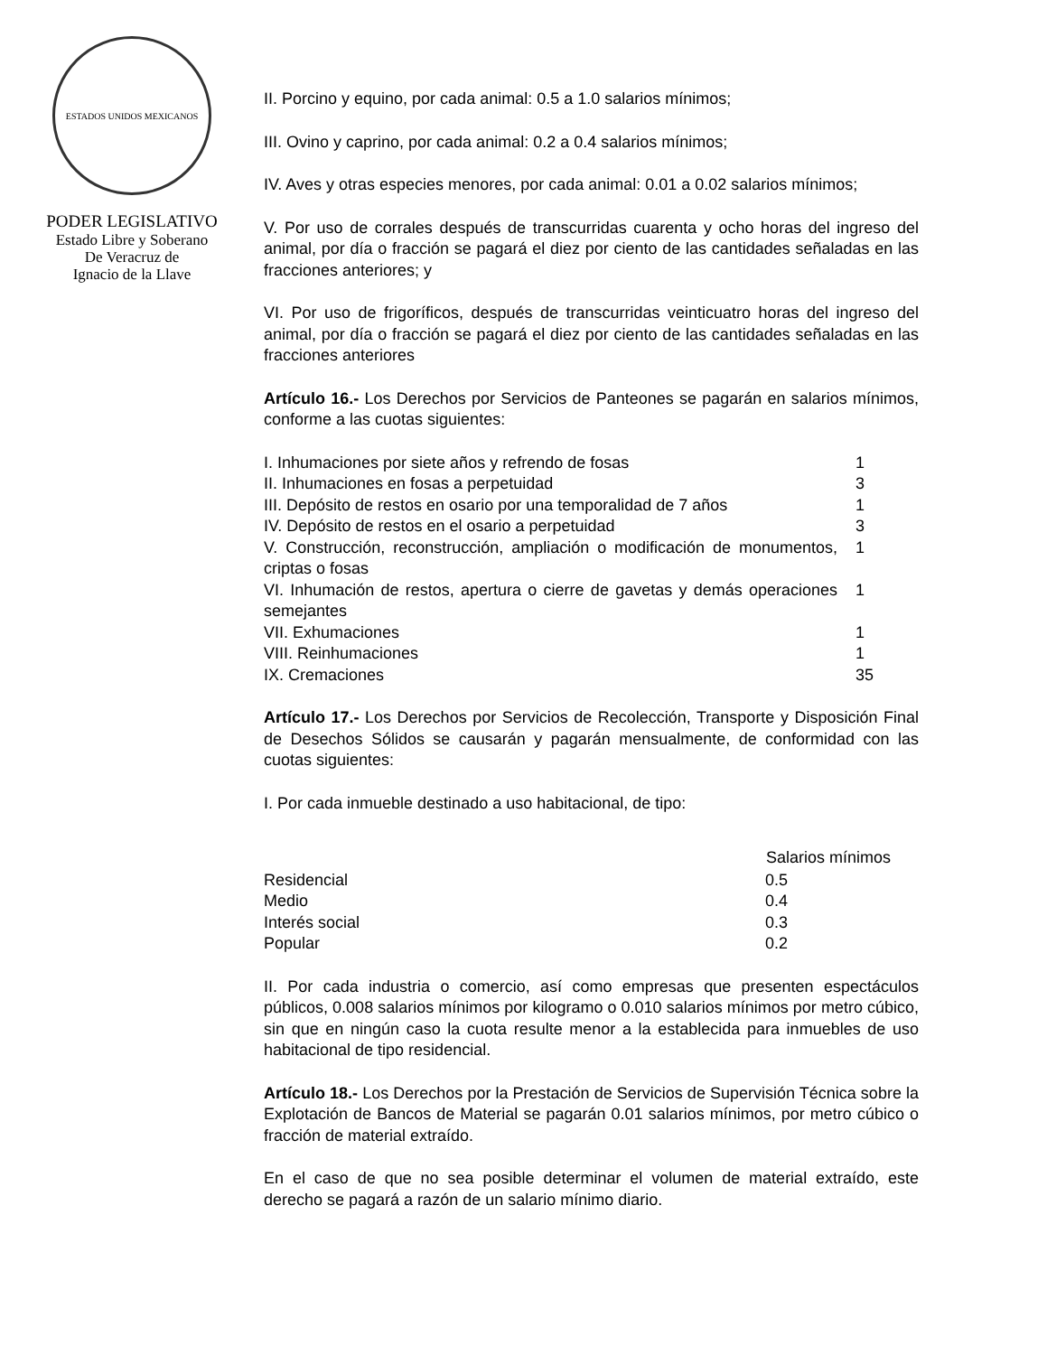ESTADOS UNIDOS MEXICANOS
PODER LEGISLATIVO
Estado Libre y Soberano
De Veracruz de
Ignacio de la Llave
II. Porcino y equino, por cada animal: 0.5 a 1.0 salarios mínimos;
III. Ovino y caprino, por cada animal: 0.2 a 0.4 salarios mínimos;
IV. Aves y otras especies menores, por cada animal: 0.01 a 0.02 salarios mínimos;
V. Por uso de corrales después de transcurridas cuarenta y ocho horas del ingreso del animal, por día o fracción se pagará el diez por ciento de las cantidades señaladas en las fracciones anteriores; y
VI. Por uso de frigoríficos, después de transcurridas veinticuatro horas del ingreso del animal, por día o fracción se pagará el diez por ciento de las cantidades señaladas en las fracciones anteriores
Artículo 16.- Los Derechos por Servicios de Panteones se pagarán en salarios mínimos, conforme a las cuotas siguientes:
| I. Inhumaciones por siete años y refrendo de fosas | 1 |
| II. Inhumaciones en fosas a perpetuidad | 3 |
| III. Depósito de restos en osario por una temporalidad de 7 años | 1 |
| IV. Depósito de restos en el osario a perpetuidad | 3 |
| V. Construcción, reconstrucción, ampliación o modificación de monumentos, criptas o fosas | 1 |
| VI. Inhumación de restos, apertura o cierre de gavetas y demás operaciones semejantes | 1 |
| VII. Exhumaciones | 1 |
| VIII. Reinhumaciones | 1 |
| IX. Cremaciones | 35 |
Artículo 17.- Los Derechos por Servicios de Recolección, Transporte y Disposición Final de Desechos Sólidos se causarán y pagarán mensualmente, de conformidad con las cuotas siguientes:
I. Por cada inmueble destinado a uso habitacional, de tipo:
| | Salarios mínimos |
| --- | --- |
| Residencial | 0.5 |
| Medio | 0.4 |
| Interés social | 0.3 |
| Popular | 0.2 |
II. Por cada industria o comercio, así como empresas que presenten espectáculos públicos, 0.008 salarios mínimos por kilogramo o 0.010 salarios mínimos por metro cúbico, sin que en ningún caso la cuota resulte menor a la establecida para inmuebles de uso habitacional de tipo residencial.
Artículo 18.- Los Derechos por la Prestación de Servicios de Supervisión Técnica sobre la Explotación de Bancos de Material se pagarán 0.01 salarios mínimos, por metro cúbico o fracción de material extraído.
En el caso de que no sea posible determinar el volumen de material extraído, este derecho se pagará a razón de un salario mínimo diario.